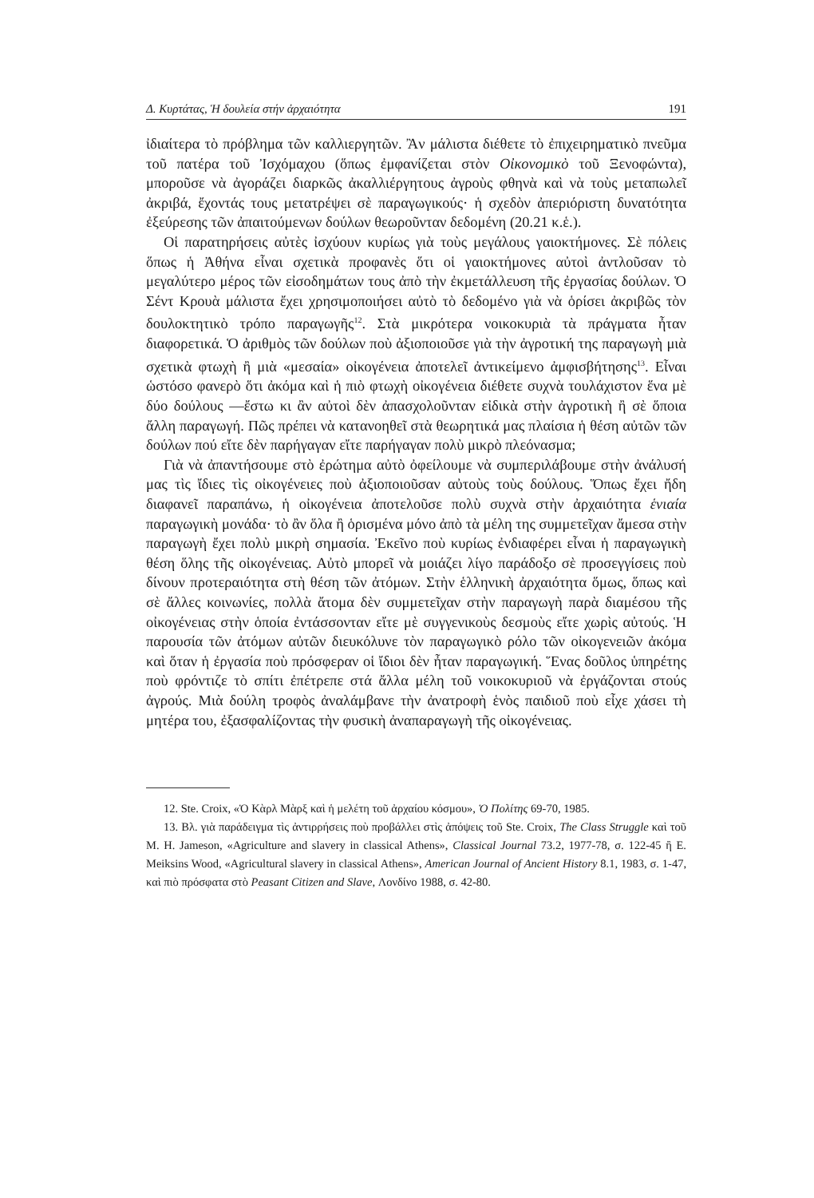Δ. Κυρτάτας, Ἡ δουλεία στήν ἀρχαιότητα 191
ἰδιαίτερα τὸ πρόβλημα τῶν καλλιεργητῶν. Ἂν μάλιστα διέθετε τὸ ἐπιχειρηματικὸ πνεῦμα τοῦ πατέρα τοῦ Ἰσχόμαχου (ὅπως ἐμφανίζεται στὸν Οἰκονομικὸ τοῦ Ξενοφώντα), μποροῦσε νὰ ἀγοράζει διαρκῶς ἀκαλλιέργητους ἀγροὺς φθηνὰ καὶ νὰ τοὺς μεταπωλεῖ ἀκριβά, ἔχοντάς τους μετατρέψει σὲ παραγωγικούς· ἡ σχεδὸν ἀπεριόριστη δυνατότητα ἐξεύρεσης τῶν ἀπαιτούμενων δούλων θεωροῦνταν δεδομένη (20.21 κ.ἑ.).
Οἱ παρατηρήσεις αὐτὲς ἰσχύουν κυρίως γιὰ τοὺς μεγάλους γαιοκτήμονες. Σὲ πόλεις ὅπως ἡ Ἀθήνα εἶναι σχετικὰ προφανὲς ὅτι οἱ γαιοκτήμονες αὐτοὶ ἀντλοῦσαν τὸ μεγαλύτερο μέρος τῶν εἰσοδημάτων τους ἀπὸ τὴν ἐκμετάλλευση τῆς ἐργασίας δούλων. Ὁ Σέντ Κρουὰ μάλιστα ἔχει χρησιμοποιήσει αὐτὸ τὸ δεδομένο γιὰ νὰ ὁρίσει ἀκριβῶς τὸν δουλοκτητικὸ τρόπο παραγωγῆς<sup>12</sup>. Στὰ μικρότερα νοικοκυριὰ τὰ πράγματα ἦταν διαφορετικά. Ὁ ἀριθμὸς τῶν δούλων ποὺ ἀξιοποιοῦσε γιὰ τὴν ἀγροτική της παραγωγὴ μιὰ σχετικὰ φτωχὴ ἢ μιὰ «μεσαία» οἰκογένεια ἀποτελεῖ ἀντικείμενο ἀμφισβήτησης<sup>13</sup>. Εἶναι ὡστόσο φανερὸ ὅτι ἀκόμα καὶ ἡ πιὸ φτωχὴ οἰκογένεια διέθετε συχνὰ τουλάχιστον ἕνα μὲ δύο δούλους —ἔστω κι ἂν αὐτοὶ δὲν ἀπασχολοῦνταν εἰδικὰ στὴν ἀγροτικὴ ἢ σὲ ὅποια ἄλλη παραγωγή. Πῶς πρέπει νὰ κατανοηθεῖ στὰ θεωρητικά μας πλαίσια ἡ θέση αὐτῶν τῶν δούλων πού εἴτε δὲν παρήγαγαν εἴτε παρήγαγαν πολὺ μικρὸ πλεόνασμα;
Γιὰ νὰ ἀπαντήσουμε στὸ ἐρώτημα αὐτὸ ὀφείλουμε νὰ συμπεριλάβουμε στὴν ἀνάλυσή μας τὶς ἴδιες τὶς οἰκογένειες ποὺ ἀξιοποιοῦσαν αὐτοὺς τοὺς δούλους. Ὅπως ἔχει ἤδη διαφανεῖ παραπάνω, ἡ οἰκογένεια ἀποτελοῦσε πολὺ συχνὰ στὴν ἀρχαιότητα ἑνιαία παραγωγικὴ μονάδα· τὸ ἂν ὅλα ἢ ὁρισμένα μόνο ἀπὸ τὰ μέλη της συμμετεῖχαν ἄμεσα στὴν παραγωγὴ ἔχει πολὺ μικρὴ σημασία. Ἐκεῖνο ποὺ κυρίως ἐνδιαφέρει εἶναι ἡ παραγωγικὴ θέση ὅλης τῆς οἰκογένειας. Αὐτὸ μπορεῖ νὰ μοιάζει λίγο παράδοξο σὲ προσεγγίσεις ποὺ δίνουν προτεραιότητα στὴ θέση τῶν ἀτόμων. Στὴν ἑλληνικὴ ἀρχαιότητα ὅμως, ὅπως καὶ σὲ ἄλλες κοινωνίες, πολλὰ ἄτομα δὲν συμμετεῖχαν στὴν παραγωγὴ παρὰ διαμέσου τῆς οἰκογένειας στὴν ὁποία ἐντάσσονταν εἴτε μὲ συγγενικοὺς δεσμοὺς εἴτε χωρὶς αὐτούς. Ἡ παρουσία τῶν ἀτόμων αὐτῶν διευκόλυνε τὸν παραγωγικὸ ρόλο τῶν οἰκογενειῶν ἀκόμα καὶ ὅταν ἡ ἐργασία ποὺ πρόσφεραν οἱ ἴδιοι δὲν ἦταν παραγωγική. Ἕνας δοῦλος ὑπηρέτης ποὺ φρόντιζε τὸ σπίτι ἐπέτρεπε στά ἄλλα μέλη τοῦ νοικοκυριοῦ νὰ ἐργάζονται στούς ἀγρούς. Μιὰ δούλη τροφὸς ἀναλάμβανε τὴν ἀνατροφὴ ἑνὸς παιδιοῦ ποὺ εἶχε χάσει τὴ μητέρα του, ἐξασφαλίζοντας τὴν φυσικὴ ἀναπαραγωγὴ τῆς οἰκογένειας.
12. Ste. Croix, «Ὁ Κὰρλ Μὰρξ καὶ ἡ μελέτη τοῦ ἀρχαίου κόσμου», Ὁ Πολίτης 69-70, 1985.
13. Βλ. γιὰ παράδειγμα τὶς ἀντιρρήσεις ποὺ προβάλλει στὶς ἀπόψεις τοῦ Ste. Croix, The Class Struggle καὶ τοῦ M. H. Jameson, «Agriculture and slavery in classical Athens», Classical Journal 73.2, 1977-78, σ. 122-45 ἢ E. Meiksins Wood, «Agricultural slavery in classical Athens», American Journal of Ancient History 8.1, 1983, σ. 1-47, καὶ πιὸ πρόσφατα στὸ Peasant Citizen and Slave, Λονδίνο 1988, σ. 42-80.